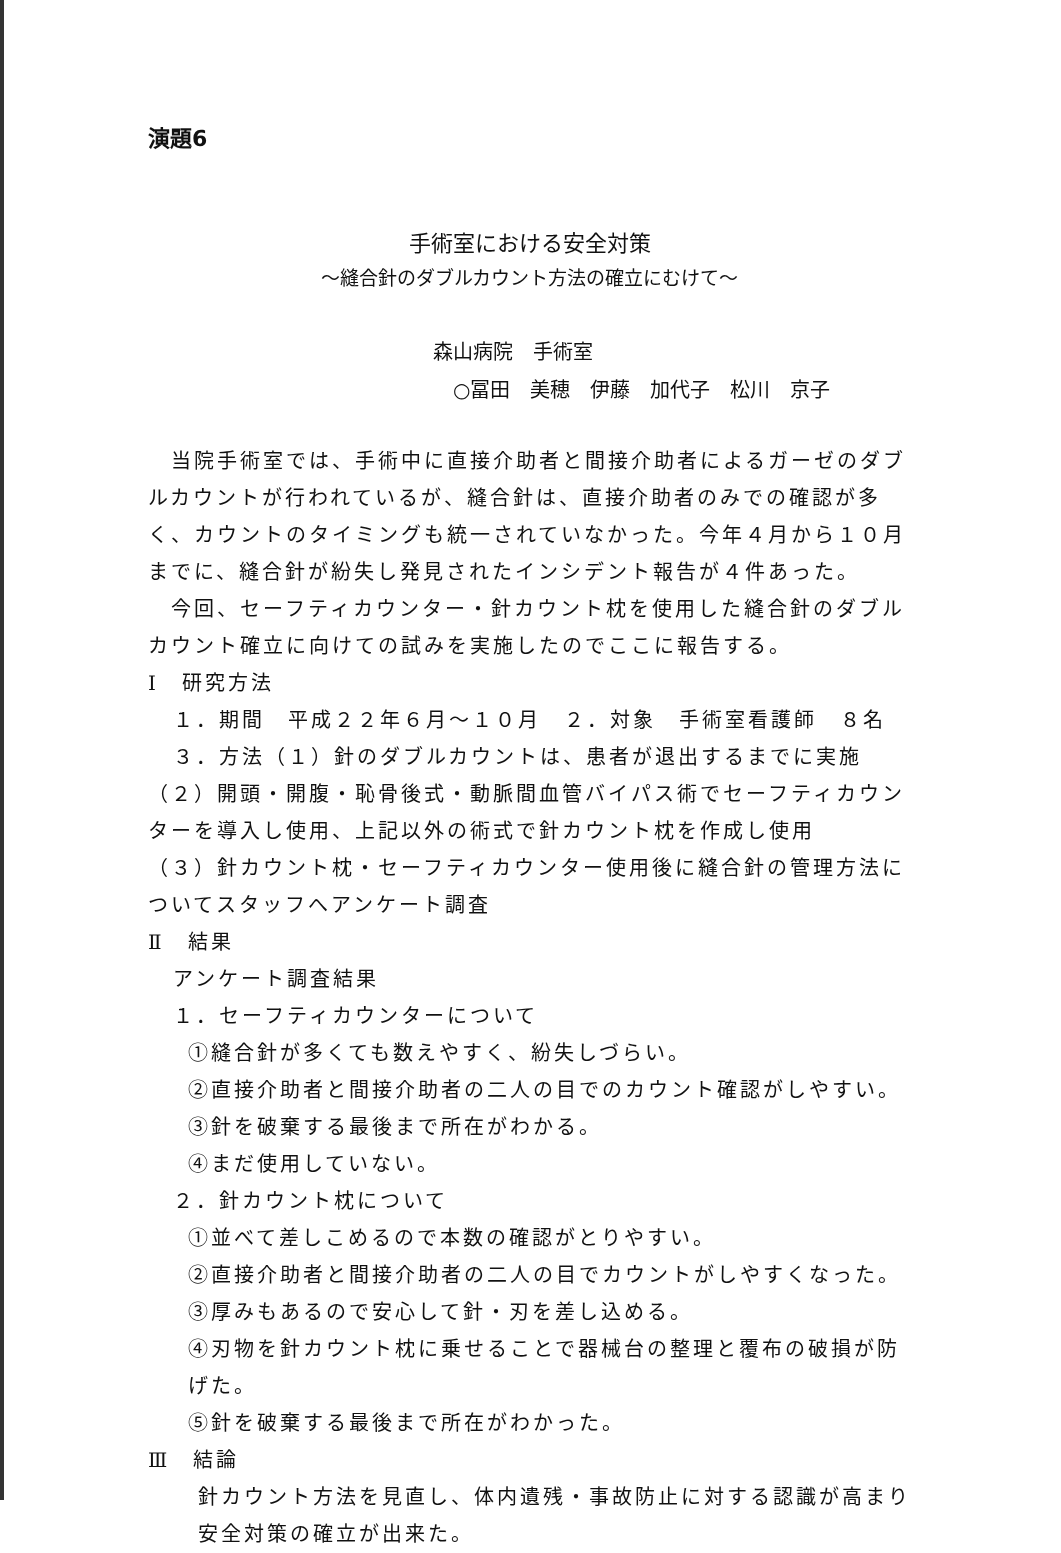演題6
手術室における安全対策
～縫合針のダブルカウント方法の確立にむけて～
森山病院　手術室
○冨田　美穂　伊藤　加代子　松川　京子
　当院手術室では、手術中に直接介助者と間接介助者によるガーゼのダブルカウントが行われているが、縫合針は、直接介助者のみでの確認が多く、カウントのタイミングも統一されていなかった。今年４月から１０月までに、縫合針が紛失し発見されたインシデント報告が４件あった。
　今回、セーフティカウンター・針カウント枕を使用した縫合針のダブルカウント確立に向けての試みを実施したのでここに報告する。
Ⅰ　研究方法
１．期間　平成２２年６月～１０月　２．対象　手術室看護師　８名
３．方法（１）針のダブルカウントは、患者が退出するまでに実施
（２）開頭・開腹・恥骨後式・動脈間血管バイパス術でセーフティカウンターを導入し使用、上記以外の術式で針カウント枕を作成し使用
（３）針カウント枕・セーフティカウンター使用後に縫合針の管理方法についてスタッフへアンケート調査
Ⅱ　結果
アンケート調査結果
１．セーフティカウンターについて
①縫合針が多くても数えやすく、紛失しづらい。
②直接介助者と間接介助者の二人の目でのカウント確認がしやすい。
③針を破棄する最後まで所在がわかる。
④まだ使用していない。
２．針カウント枕について
①並べて差しこめるので本数の確認がとりやすい。
②直接介助者と間接介助者の二人の目でカウントがしやすくなった。
③厚みもあるので安心して針・刃を差し込める。
④刃物を針カウント枕に乗せることで器械台の整理と覆布の破損が防げた。
⑤針を破棄する最後まで所在がわかった。
Ⅲ　結論
針カウント方法を見直し、体内遺残・事故防止に対する認識が高まり安全対策の確立が出来た。